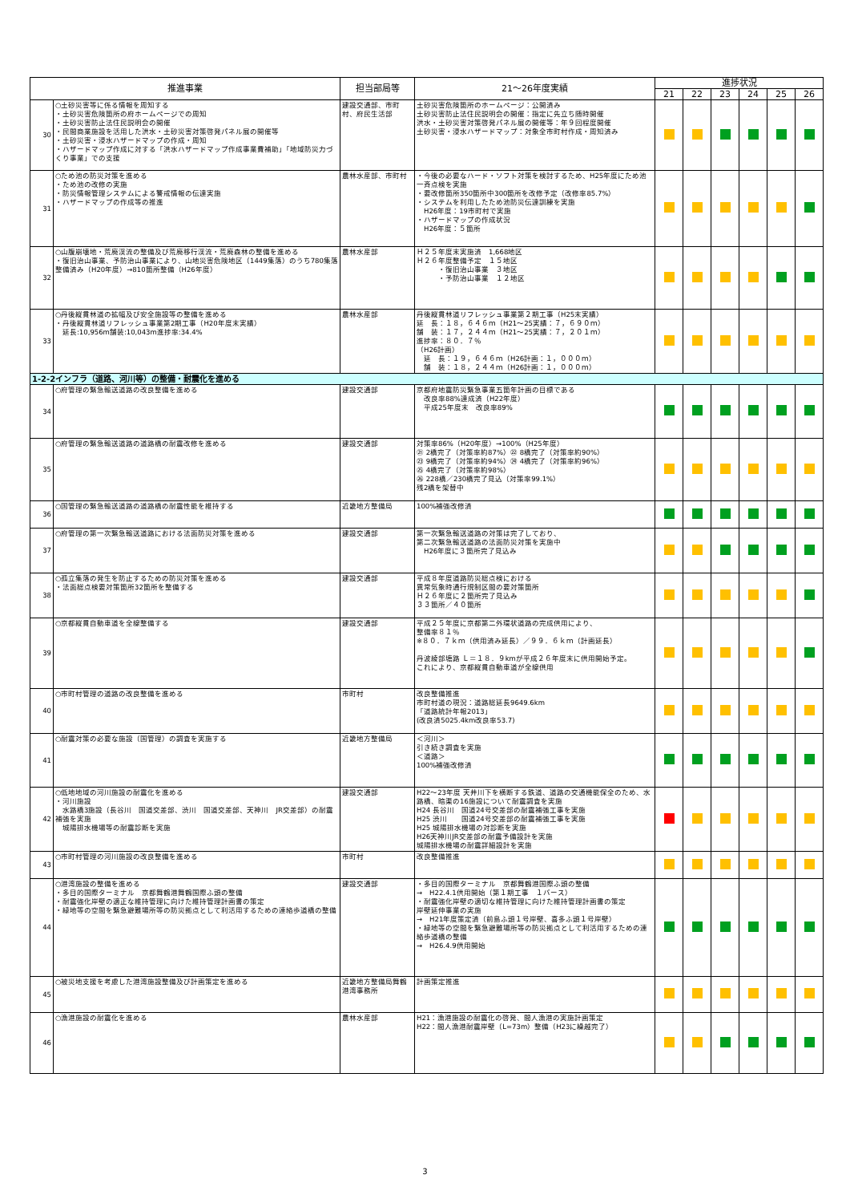| 推進事業 | | 担当部局等 | 21～26年度実績 | 進捗状況 | | | | | |
| --- | --- | --- | --- | --- | --- | --- | --- | --- | --- |
| | | | | 21 | 22 | 23 | 24 | 25 | 26 |
| 30 | ○土砂災害等に係る情報を周知する ・土砂災害危険箇所の府ホームページでの周知 ・土砂災害防止法住民説明会の開催 ・民間商業施設を活用した洪水・土砂災害対策啓発パネル展の開催等 ・土砂災害・浸水ハザードマップの作成・周知 ・ハザードマップ作成に対する「洪水ハザードマップ作成事業費補助」「地域防災力づくり事業」での支援 | 建設交通部、市町村、府民生活部 | 土砂災害危険箇所のホームページ：公開済み 土砂災害防止法住民説明会の開催：指定に先立ち随時開催 洪水・土砂災害対策啓発パネル展の開催等：年９回程度開催 土砂災害・浸水ハザードマップ：対象全市町村作成・周知済み | | | | | | |
| 31 | ○ため池の防災対策を進める ・ため池の改修の実施 ・防災情報管理システムによる警戒情報の伝達実施 ・ハザードマップの作成等の推進 | 農林水産部、市町村 | ・今後の必要なハード・ソフト対策を検討するため、H25年度にため池一斉点検を実施 ・要改修箇所350箇所中300箇所を改修予定（改修率85.7%） ・システムを利用したため池防災伝達訓練を実施 H26年度：19市町村で実施 ・ハザードマップの作成状況 H26年度：５箇所 | | | | | | |
| 32 | ○山腹崩壊地・荒廃渓流の整備及び荒廃移行渓流・荒廃森林の整備を進める ・復旧治山事業、予防治山事業により、山地災害危険地区（1449集落）のうち780集落整備済み（H20年度）→810箇所整備（H26年度） | 農林水産部 | Ｈ２５年度末実施済 1,668地区 Ｈ２６年度整備予定 １５地区 ・復旧治山事業 ３地区 ・予防治山事業 １２地区 | | | | | | |
| 33 | ○丹後縦貫林道の拡幅及び安全施設等の整備を進める ・丹後縦貫林道リフレッシュ事業第2期工事（H20年度末実績） 延長:10,956m舗装:10,043m進捗率:34.4% | 農林水産部 | 丹後縦貫林道リフレッシュ事業第２期工事（H25末実績） 延 長：１８，６４６ｍ（H21～25実績：７，６９０ｍ） 舗 装：１７，２４４ｍ（H21～25実績：７，２０１ｍ） 進捗率：８０．７％ （H26計画） 延 長：１９，６４６ｍ（H26計画：１，０００ｍ） 舗 装：１８，２４４ｍ（H26計画：１，０００ｍ） | | | | | | |
| 1-2-2インフラ（道路、河川等）の整備・耐震化を進める | | | | | | | | | |
| 34 | ○府管理の緊急輸送道路の改良整備を進める | 建設交通部 | 京都府地震防災緊急事業五箇年計画の目標である 改良率88%達成済（H22年度） 平成25年度末 改良率89% | | | | | | |
| 35 | ○府管理の緊急輸送道路の道路橋の耐震改修を進める | 建設交通部 | 対策率86%（H20年度）→100%（H25年度） ㉑ 2橋完了（対策率約87%）㉒ 8橋完了（対策率約90%） ㉓ 9橋完了（対策率約94%）㉔ 4橋完了（対策率約96%） ㉕ 4橋完了（対策率約98%） ㉖ 228橋／230橋完了見込（対策率99.1%） 残2橋を架替中 | | | | | | |
| 36 | ○国管理の緊急輸送道路の道路橋の耐震性能を維持する | 近畿地方整備局 | 100%補強改修済 | | | | | | |
| 37 | ○府管理の第一次緊急輸送道路における法面防災対策を進める | 建設交通部 | 第一次緊急輸送道路の対策は完了しており、 第二次緊急輸送道路の法面防災対策を実施中 H26年度に３箇所完了見込み | | | | | | |
| 38 | ○孤立集落の発生を防止するための防災対策を進める ・法面総点検要対策箇所32箇所を整備する | 建設交通部 | 平成８年度道路防災総点検における 異常気象時通行規制区間の要対策箇所 Ｈ２６年度に２箇所完了見込み ３３箇所／４０箇所 | | | | | | |
| 39 | ○京都縦貫自動車道を全線整備する | 建設交通部 | 平成２５年度に京都第二外環状道路の完成供用により、 整備率８１％ ※８０．７ｋｍ（供用済み延長）／９９．６ｋｍ（計画延長） 丹波綾部塘路 Ｌ＝１８．９kmが平成２６年度末に供用開始予定。 これにより、京都縦貫自動車道が全線供用 | | | | | | |
| 40 | ○市町村管理の道路の改良整備を進める | 市町村 | 改良整備推進 市町村道の現況：道路総延長9649.6km 「道路統計年報2013」 (改良済5025.4km改良率53.7) | | | | | | |
| 41 | ○耐震対策の必要な施設（国管理）の調査を実施する | 近畿地方整備局 | ＜河川＞ 引き続き調査を実施 ＜道路＞ 100%補強改修済 | | | | | | |
| 42 | ○低地地域の河川施設の耐震化を進める ・河川施設 水路橋3施設（長谷川 国道交差部、渋川 国道交差部、天神川 JR交差部）の耐震補強を実施 城陽排水機場等の耐震診断を実施 | 建設交通部 | H22～23年度 天井川下を横断する鉄道、道路の交通機能保全のため、水路橋、暗渠の16施設について耐震調査を実施 H24 長谷川 国道24号交差部の耐震補強工事を実施 H25 渋川 国道24号交差部の耐震補強工事を実施 H25 城陽排水機場の対診断を実施 H26天神川JR交差部の耐震予備設計を実施 城陽排水機場の耐震詳細設計を実施 | | | | | | |
| 43 | ○市町村管理の河川施設の改良整備を進める | 市町村 | 改良整備推進 | | | | | | |
| 44 | ○港湾施設の整備を進める ・多目的国際ターミナル 京都舞鶴港舞鶴国際ふ頭の整備 ・耐震強化岸壁の適正な維持管理に向けた維持管理計画書の策定 ・緑地等の空間を緊急避難場所等の防災拠点として利活用するための連絡歩道橋の整備 | 建設交通部 | ・多目的国際ターミナル 京都舞鶴港国際ふ頭の整備 → H22.4.1供用開始（第１期工事 １バース） ・耐震強化岸壁の適切な維持管理に向けた維持管理計画書の策定 岸壁延伸事業の実施 → H21年度策定済（前島ふ頭１号岸壁、喜多ふ頭１号岸壁） ・緑地等の空間を緊急避難場所等の防災拠点として利活用するための連絡歩道橋の整備 → H26.4.9供用開始 | | | | | | |
| 45 | ○被災地支援を考慮した港湾施設整備及び計画策定を進める | 近畿地方整備局舞鶴港湾事務所 | 計画策定推進 | | | | | | |
| 46 | ○漁港施設の耐震化を進める | 農林水産部 | H21：漁港施設の耐震化の啓発、間人漁港の実施計画策定 H22：間人漁港耐震岸壁（L=73m）整備（H23に繰越完了） | | | | | | |
3